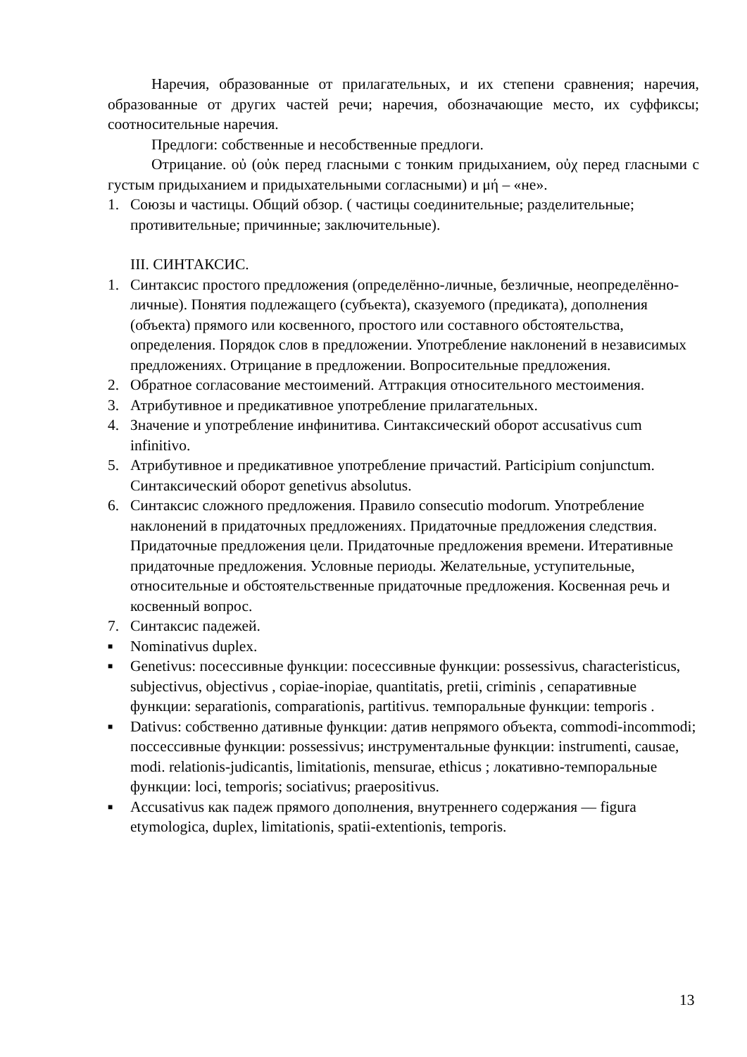Наречия, образованные от прилагательных, и их степени сравнения; наречия, образованные от других частей речи; наречия, обозначающие место, их суффиксы; соотносительные наречия.
Предлоги: собственные и несобственные предлоги.
Отрицание. οὐ (οὐκ перед гласными с тонким придыханием, οὐχ перед гласными с густым придыханием и придыхательными согласными) и μή – «не».
1. Союзы и частицы. Общий обзор. ( частицы соединительные; разделительные; противительные; причинные; заключительные).
III. СИНТАКСИС.
1. Синтаксис простого предложения (определённо-личные, безличные, неопределённо-личные). Понятия подлежащего (субъекта), сказуемого (предиката), дополнения (объекта) прямого или косвенного, простого или составного обстоятельства, определения. Порядок слов в предложении. Употребление наклонений в независимых предложениях. Отрицание в предложении. Вопросительные предложения.
2. Обратное согласование местоимений. Аттракция относительного местоимения.
3. Атрибутивное и предикативное употребление прилагательных.
4. Значение и употребление инфинитива. Синтаксический оборот accusativus cum infinitivo.
5. Атрибутивное и предикативное употребление причастий. Participium conjunctum. Синтаксический оборот genetivus absolutus.
6. Синтаксис сложного предложения. Правило consecutio modorum. Употребление наклонений в придаточных предложениях. Придаточные предложения следствия. Придаточные предложения цели. Придаточные предложения времени. Итеративные придаточные предложения. Условные периоды. Желательные, уступительные, относительные и обстоятельственные придаточные предложения. Косвенная речь и косвенный вопрос.
7. Синтаксис падежей.
■ Nominativus duplex.
■ Genetivus: посессивные функции: посессивные функции: possessivus, characteristicus, subjectivus, objectivus , copiae-inopiae, quantitatis, pretii, criminis , сепаративные функции: separationis, comparationis, partitivus. темпоральные функции: temporis .
■ Dativus: собственно дативные функции: датив непрямого объекта, commodi-incommodi; поссессивные функции: possessivus; инструментальные функции: instrumenti, causae, modi. relationis-judicantis, limitationis, mensurae, ethicus ; локативно-темпоральные функции: loci, temporis; sociativus; praepositivus.
■ Accusativus как падеж прямого дополнения, внутреннего содержания — figura etymologica, duplex, limitationis, spatii-extentionis, temporis.
13